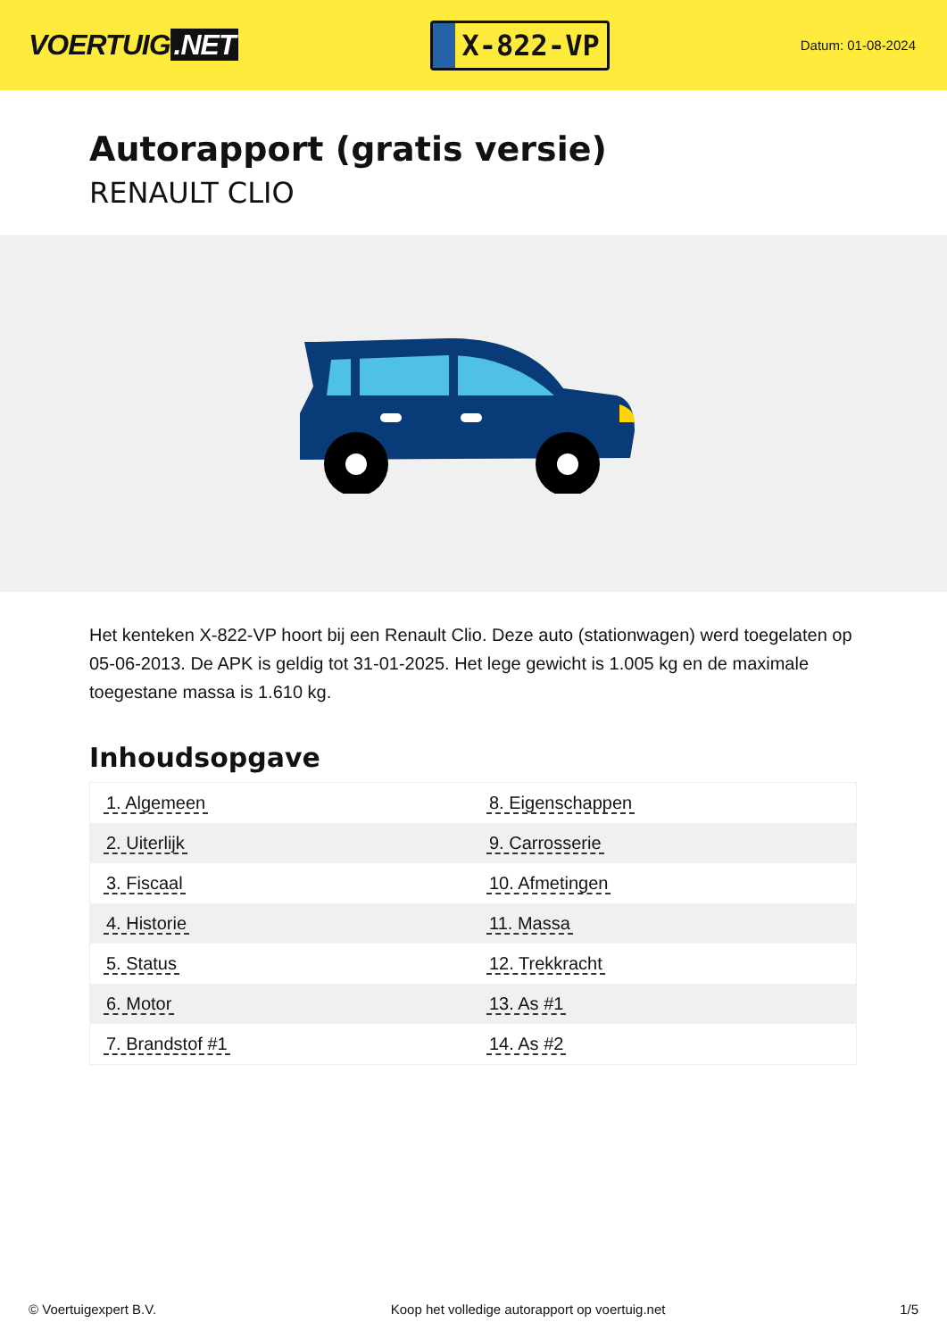VOERTUIG.NET
X-822-VP
Datum: 01-08-2024
Autorapport (gratis versie)
RENAULT CLIO
Het kenteken X-822-VP hoort bij een Renault Clio. Deze auto (stationwagen) werd toegelaten op 05-06-2013. De APK is geldig tot 31-01-2025. Het lege gewicht is 1.005 kg en de maximale toegestane massa is 1.610 kg.
Inhoudsopgave
| 1. Algemeen | 8. Eigenschappen |
| 2. Uiterlijk | 9. Carrosserie |
| 3. Fiscaal | 10. Afmetingen |
| 4. Historie | 11. Massa |
| 5. Status | 12. Trekkracht |
| 6. Motor | 13. As #1 |
| 7. Brandstof #1 | 14. As #2 |
© Voertuigexpert B.V. Koop het volledige autorapport op voertuig.net 1/5